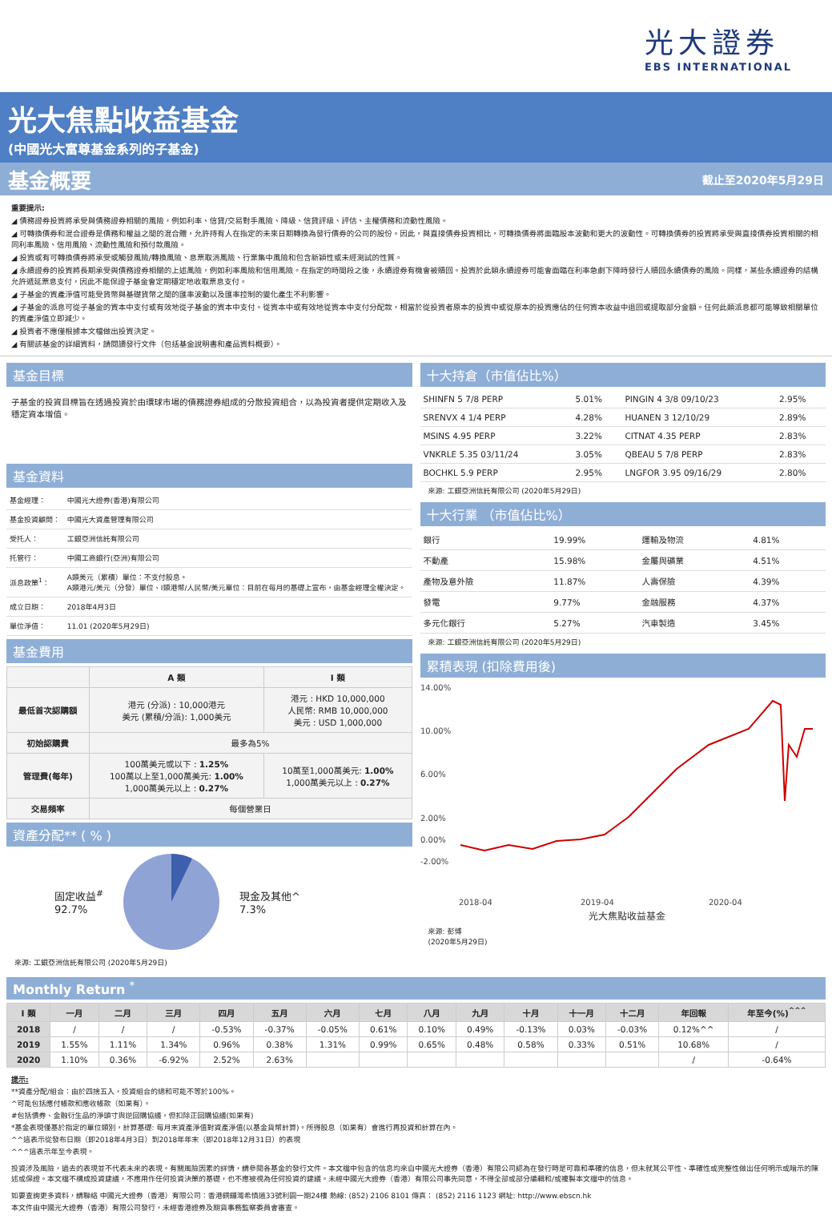光大證券
EBS INTERNATIONAL
光大焦點收益基金
(中國光大富尊基金系列的子基金)
基金概要 截止至2020年5月29日
重要提示:
◢ 債務證券投資將承受與債務證券相關的風險，例如利率、信貸/交易對手風險、降級、信貸評級、評估、主權債務和流動性風險。
◢ 可轉換債券和混合證券是債務和權益之間的混合體，允許持有人在指定的未來日期轉換為發行債券的公司的股份。因此，與直接債券投資相比，可轉換債券將面臨股本波動和更大的波動性。可轉換債券的投資將承受與直接債券投資相關的相同利率風險、信用風險、流動性風險和預付款風險。
◢ 投資或有可轉換債券將承受或觸發風險/轉換風險、息票取消風險、行業集中風險和包含新穎性或未經測試的性質。
◢ 永續證券的投資將長期承受與債務證券相關的上述風險，例如利率風險和信用風險。在指定的時間段之後，永續證券有機會被贖回。投資於此類永續證券可能會面臨在利率急劇下降時發行人贖回永續債券的風險。同樣，某些永續證券的結構允許遞延票息支付，因此不能保證子基金會定期穩定地收取票息支付。
◢ 子基金的資產淨值可能受貨幣與基礎貨幣之間的匯率波動以及匯率控制的變化產生不利影響。
◢ 子基金的派息可從子基金的資本中支付或有效地從子基金的資本中支付。從資本中或有效地從資本中支付分配款，相當於從投資者原本的投資中或從原本的投資應佔的任何資本收益中退回或提取部分金額。任何此類派息都可能導致相關單位的資產淨值立即減少。
◢ 投資者不應僅根據本文檔做出投資決定。
◢ 有關該基金的詳細資料，請閱讀發行文件（包括基金說明書和產品資料概要）。
基金目標
子基金的投資目標旨在透過投資於由環球市場的債務證券組成的分散投資組合，以為投資者提供定期收入及穩定資本增值。
基金資料
| 基金經理： | 中國光大證券(香港)有限公司 |
| 基金投資顧問： | 中國光大資產管理有限公司 |
| 受托人： | 工銀亞洲信託有限公司 |
| 托管行： | 中國工商銀行(亞洲)有限公司 |
| 派息政策<sup>1</sup>： | A類美元（累積）單位：不支付股息。 A類港元/美元（分發）單位、I類港幣/人民幣/美元單位：目前在每月的基礎上宣布，由基金經理全權決定。 |
| 成立日期： | 2018年4月3日 |
| 單位淨值： | 11.01 (2020年5月29日) |
基金費用
| | A 類 | I 類 |
| --- | --- | --- |
| 最低首次認購額 | 港元 (分派) : 10,000港元 美元 (累積/分派): 1,000美元 | 港元 : HKD 10,000,000 人民幣: RMB 10,000,000 美元 : USD 1,000,000 |
| 初始認購費 | 最多為5% | |
| 管理費(每年) | 100萬美元或以下 : 1.25% 100萬以上至1,000萬美元: 1.00% 1,000萬美元以上 : 0.27% | 10萬至1,000萬美元: 1.00% 1,000萬美元以上 : 0.27% |
| 交易頻率 | 每個營業日 | |
資產分配** ( % )
固定收益<sup>#</sup>
92.7%
現金及其他^
7.3%
來源: 工銀亞洲信託有限公司 (2020年5月29日)
十大持倉（市值佔比%）
| SHINFN 5 7/8 PERP | 5.01% | PINGIN 4 3/8 09/10/23 | 2.95% |
| SRENVX 4 1/4 PERP | 4.28% | HUANEN 3 12/10/29 | 2.89% |
| MSINS 4.95 PERP | 3.22% | CITNAT 4.35 PERP | 2.83% |
| VNKRLE 5.35 03/11/24 | 3.05% | QBEAU 5 7/8 PERP | 2.83% |
| BOCHKL 5.9 PERP | 2.95% | LNGFOR 3.95 09/16/29 | 2.80% |
來源: 工銀亞洲信託有限公司 (2020年5月29日)
十大行業 （市值佔比%）
| 銀行 | 19.99% | 運輸及物流 | 4.81% |
| 不動產 | 15.98% | 金屬與礦業 | 4.51% |
| 產物及意外險 | 11.87% | 人壽保險 | 4.39% |
| 發電 | 9.77% | 金融服務 | 4.37% |
| 多元化銀行 | 5.27% | 汽車製造 | 3.45% |
來源: 工銀亞洲信託有限公司 (2020年5月29日)
累積表現 (扣除費用後)
14.00%
10.00%
6.00%
2.00%
0.00%
-2.00%
2018-04
2019-04
2020-04
光大焦點收益基金
來源: 彭博
(2020年5月29日)
Monthly Return <sup>*</sup>
| I 類 | 一月 | 二月 | 三月 | 四月 | 五月 | 六月 | 七月 | 八月 | 九月 | 十月 | 十一月 | 十二月 | 年回報 | 年至今(%)<sup>^^^</sup> |
| --- | --- | --- | --- | --- | --- | --- | --- | --- | --- | --- | --- | --- | --- | --- |
| 2018 | / | / | / | -0.53% | -0.37% | -0.05% | 0.61% | 0.10% | 0.49% | -0.13% | 0.03% | -0.03% | 0.12%^^ | / |
| 2019 | 1.55% | 1.11% | 1.34% | 0.96% | 0.38% | 1.31% | 0.99% | 0.65% | 0.48% | 0.58% | 0.33% | 0.51% | 10.68% | / |
| 2020 | 1.10% | 0.36% | -6.92% | 2.52% | 2.63% | | | | | | | | / | -0.64% |
提示:
**資產分配/組合：由於四捨五入，投資組合的總和可能不等於100%。
^可能包括應付帳款和應收帳款（如果有）。
#包括債券、金融衍生品的淨頭寸與逆回購協議，但扣除正回購協議(如果有)
*基金表現僅基於指定的單位類別，計算基礎: 每月末資產淨值對資產淨值(以基金貨幣計算)。所得股息（如果有）會進行再投資和計算在內。
^^這表示從發布日期（即2018年4月3日）到2018年年末（即2018年12月31日）的表現
^^^這表示年至今表現。
投資涉及風險，過去的表現並不代表未來的表現。有關風險因素的詳情，請參閱各基金的發行文件。本文檔中包含的信息均來自中國光大證券（香港）有限公司認為在發行時是可靠和準確的信息，但未就其公平性、準確性或完整性做出任何明示或暗示的陳述或保證。本文檔不構成投資建議，不應用作任何投資決策的基礎，也不應被視為任何投資的建議。未經中國光大證券（香港）有限公司事先同意，不得全部或部分編輯和/或複製本文檔中的信息。
如要查詢更多資料，請聯絡 中國光大證券（香港）有限公司：香港銅鑼灣希慎道33號利園一期24樓 熱線: (852) 2106 8101 傳真： (852) 2116 1123 網址: http://www.ebscn.hk
本文件由中國光大證券（香港）有限公司發行，未經香港證券及期貨事務監察委員會審查。